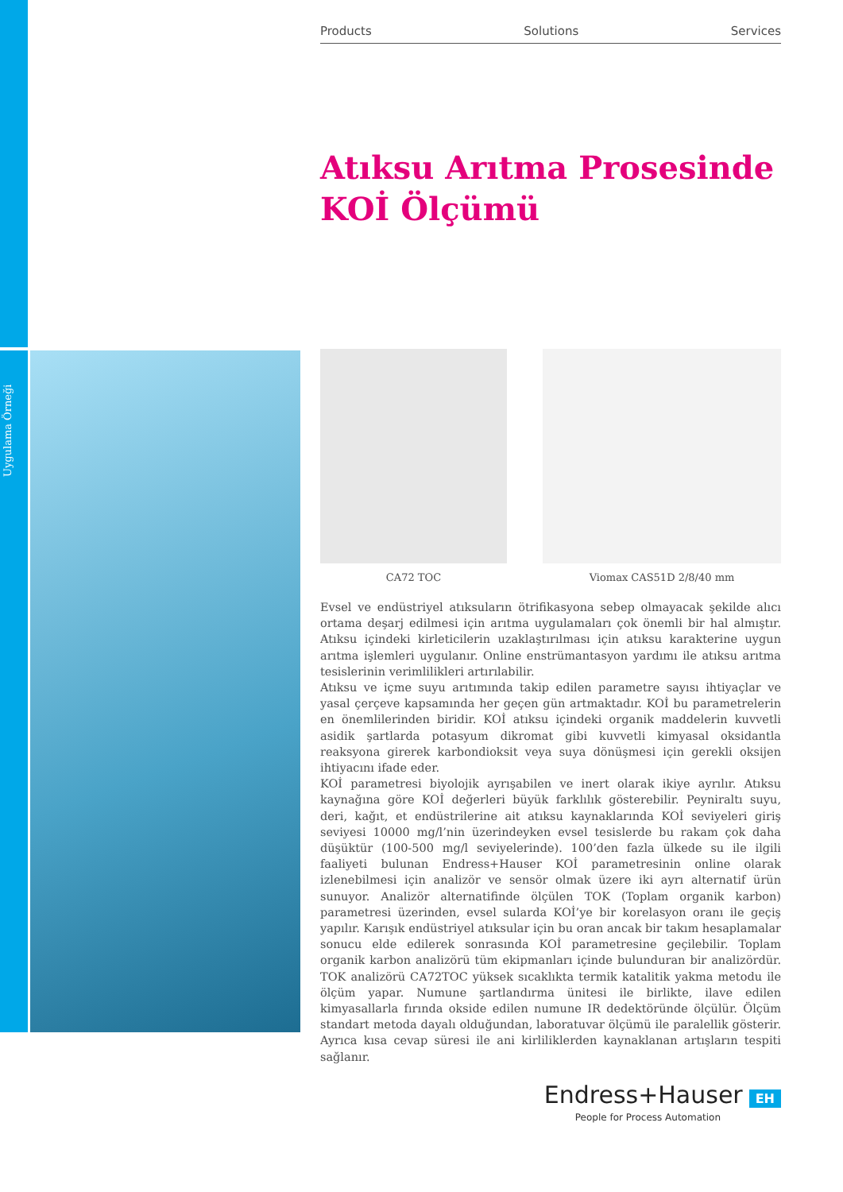Uygulama Örneği
Products Solutions Services
Atıksu Arıtma Prosesinde
KOİ Ölçümü
CA72 TOC Viomax CAS51D 2/8/40 mm
Evsel ve endüstriyel atıksuların ötrifikasyona sebep olmayacak şekilde alıcı ortama deşarj edilmesi için arıtma uygulamaları çok önemli bir hal almıştır. Atıksu içindeki kirleticilerin uzaklaştırılması için atıksu karakterine uygun arıtma işlemleri uygulanır. Online enstrümantasyon yardımı ile atıksu arıtma tesislerinin verimlilikleri artırılabilir.
Atıksu ve içme suyu arıtımında takip edilen parametre sayısı ihtiyaçlar ve yasal çerçeve kapsamında her geçen gün artmaktadır. KOİ bu parametrelerin en önemlilerinden biridir. KOİ atıksu içindeki organik maddelerin kuvvetli asidik şartlarda potasyum dikromat gibi kuvvetli kimyasal oksidantla reaksyona girerek karbondioksit veya suya dönüşmesi için gerekli oksijen ihtiyacını ifade eder.
KOİ parametresi biyolojik ayrışabilen ve inert olarak ikiye ayrılır. Atıksu kaynağına göre KOİ değerleri büyük farklılık gösterebilir. Peyniraltı suyu, deri, kağıt, et endüstrilerine ait atıksu kaynaklarında KOİ seviyeleri giriş seviyesi 10000 mg/l’nin üzerindeyken evsel tesislerde bu rakam çok daha düşüktür (100-500 mg/l seviyelerinde). 100’den fazla ülkede su ile ilgili faaliyeti bulunan Endress+Hauser KOİ parametresinin online olarak izlenebilmesi için analizör ve sensör olmak üzere iki ayrı alternatif ürün sunuyor. Analizör alternatifinde ölçülen TOK (Toplam organik karbon) parametresi üzerinden, evsel sularda KOİ’ye bir korelasyon oranı ile geçiş yapılır. Karışık endüstriyel atıksular için bu oran ancak bir takım hesaplamalar sonucu elde edilerek sonrasında KOİ parametresine geçilebilir. Toplam organik karbon analizörü tüm ekipmanları içinde bulunduran bir analizördür. TOK analizörü CA72TOC yüksek sıcaklıkta termik katalitik yakma metodu ile ölçüm yapar. Numune şartlandırma ünitesi ile birlikte, ilave edilen kimyasallarla fırında okside edilen numune IR dedektöründe ölçülür. Ölçüm standart metoda dayalı olduğundan, laboratuvar ölçümü ile paralellik gösterir. Ayrıca kısa cevap süresi ile ani kirliliklerden kaynaklanan artışların tespiti sağlanır.
Endress+Hauser EH
People for Process Automation